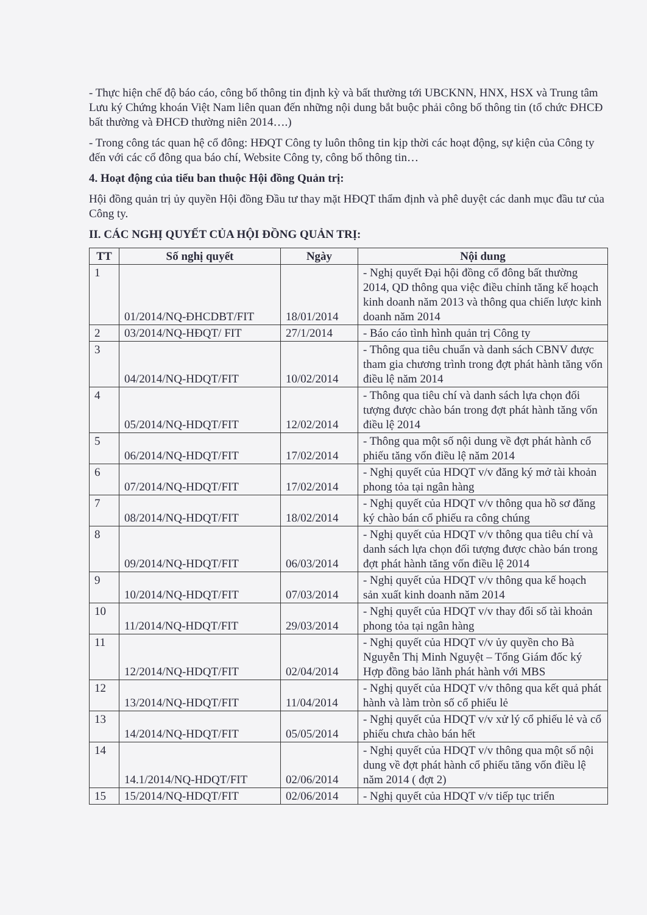- Thực hiện chế độ báo cáo, công bố thông tin định kỳ và bất thường tới UBCKNN, HNX, HSX và Trung tâm Lưu ký Chứng khoán Việt Nam liên quan đến những nội dung bắt buộc phải công bố thông tin (tổ chức ĐHCĐ bất thường và ĐHCĐ thường niên 2014….)
- Trong công tác quan hệ cổ đông: HĐQT Công ty luôn thông tin kịp thời các hoạt động, sự kiện của Công ty đến với các cổ đông qua báo chí, Website Công ty, công bố thông tin…
4. Hoạt động của tiểu ban thuộc Hội đồng Quản trị:
Hội đồng quản trị ủy quyền Hội đồng Đầu tư thay mặt HĐQT thẩm định và phê duyệt các danh mục đầu tư của Công ty.
II. CÁC NGHỊ QUYẾT CỦA HỘI ĐỒNG QUẢN TRỊ:
| TT | Số nghị quyết | Ngày | Nội dung |
| --- | --- | --- | --- |
| 1 | 01/2014/NQ-ĐHCDBT/FIT | 18/01/2014 | - Nghị quyết Đại hội đồng cổ đông bất thường 2014, QD thông qua việc điều chỉnh tăng kế hoạch kinh doanh năm 2013 và thông qua chiến lược kinh doanh năm 2014 |
| 2 | 03/2014/NQ-HĐQT/ FIT | 27/1/2014 | - Báo cáo tình hình quản trị Công ty |
| 3 | 04/2014/NQ-HDQT/FIT | 10/02/2014 | - Thông qua tiêu chuẩn và danh sách CBNV được tham gia chương trình trong đợt phát hành tăng vốn điều lệ năm 2014 |
| 4 | 05/2014/NQ-HDQT/FIT | 12/02/2014 | - Thông qua tiêu chí và danh sách lựa chọn đối tượng được chào bán trong đợt phát hành tăng vốn điều lệ 2014 |
| 5 | 06/2014/NQ-HDQT/FIT | 17/02/2014 | - Thông qua một số nội dung về đợt phát hành cổ phiếu tăng vốn điều lệ năm 2014 |
| 6 | 07/2014/NQ-HDQT/FIT | 17/02/2014 | - Nghị quyết của HDQT v/v đăng ký mở tài khoản phong tỏa tại ngân hàng |
| 7 | 08/2014/NQ-HDQT/FIT | 18/02/2014 | - Nghị quyết của HDQT v/v thông qua hồ sơ đăng ký chào bán cổ phiếu ra công chúng |
| 8 | 09/2014/NQ-HDQT/FIT | 06/03/2014 | - Nghị quyết của HDQT v/v thông qua tiêu chí và danh sách lựa chọn đối tượng được chào bán trong đợt phát hành tăng vốn điều lệ 2014 |
| 9 | 10/2014/NQ-HDQT/FIT | 07/03/2014 | - Nghị quyết của HDQT v/v thông qua kế hoạch sản xuất kinh doanh năm 2014 |
| 10 | 11/2014/NQ-HDQT/FIT | 29/03/2014 | - Nghị quyết của HDQT v/v thay đổi số tài khoản phong tỏa tại ngân hàng |
| 11 | 12/2014/NQ-HDQT/FIT | 02/04/2014 | - Nghị quyết của HDQT v/v ủy quyền cho Bà Nguyễn Thị Minh Nguyệt – Tổng Giám đốc ký Hợp đồng bảo lãnh phát hành với MBS |
| 12 | 13/2014/NQ-HDQT/FIT | 11/04/2014 | - Nghị quyết của HDQT v/v thông qua kết quả phát hành và làm tròn số cổ phiếu lẻ |
| 13 | 14/2014/NQ-HDQT/FIT | 05/05/2014 | - Nghị quyết của HDQT v/v xử lý cổ phiếu lẻ và cổ phiếu chưa chào bán hết |
| 14 | 14.1/2014/NQ-HDQT/FIT | 02/06/2014 | - Nghị quyết của HDQT v/v thông qua một số nội dung về đợt phát hành cổ phiếu tăng vốn điều lệ năm 2014 ( đợt 2) |
| 15 | 15/2014/NQ-HDQT/FIT | 02/06/2014 | - Nghị quyết của HDQT v/v tiếp tục triển |